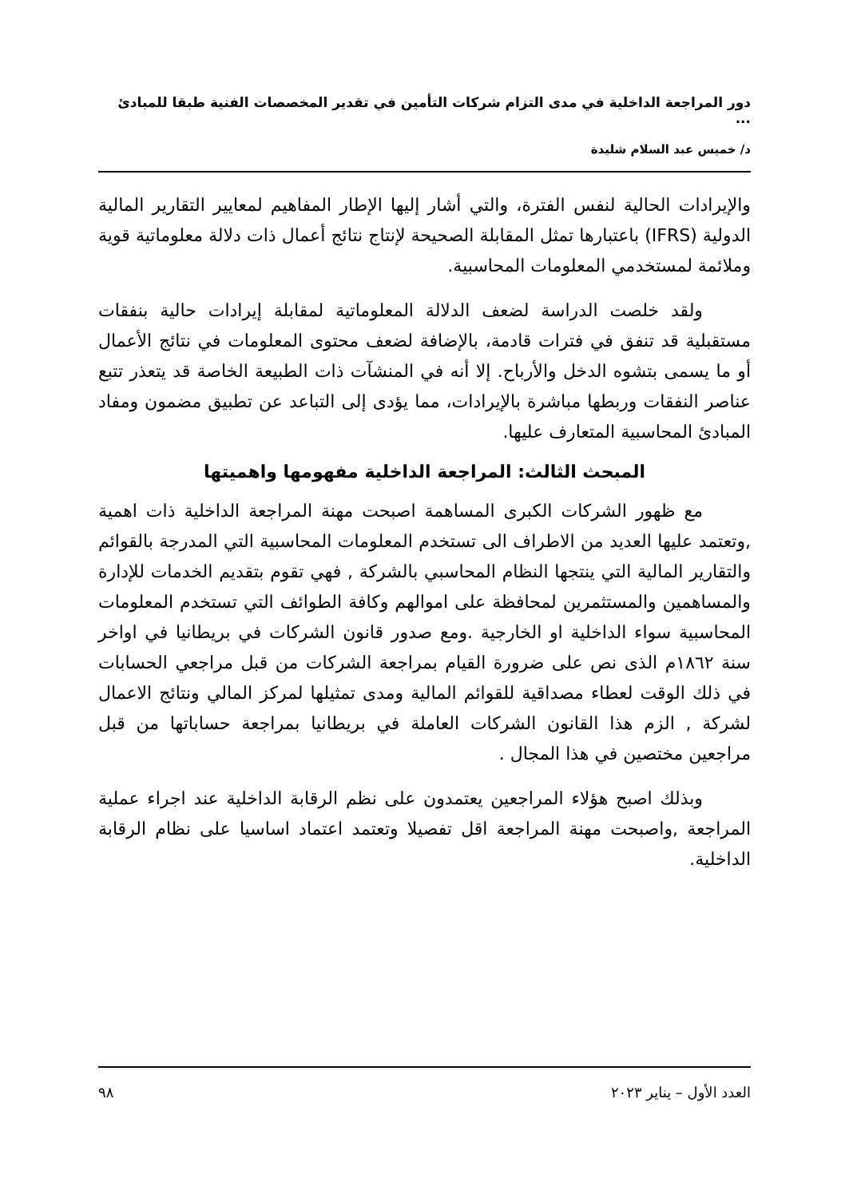دور المراجعة الداخلية في مدى التزام شركات التأمين في تقدير المخصصات الفنية طبقا للمبادئ ...
د/ خميس عبد السلام شليدة
والإيرادات الحالية لنفس الفترة، والتي أشار إليها الإطار المفاهيم لمعايير التقارير المالية الدولية (IFRS) باعتبارها تمثل المقابلة الصحيحة لإنتاج نتائج أعمال ذات دلالة معلوماتية قوية وملائمة لمستخدمي المعلومات المحاسبية.
ولقد خلصت الدراسة لضعف الدلالة المعلوماتية لمقابلة إيرادات حالية بنفقات مستقبلية قد تنفق في فترات قادمة، بالإضافة لضعف محتوى المعلومات في نتائج الأعمال أو ما يسمى بتشوه الدخل والأرباح. إلا أنه في المنشآت ذات الطبيعة الخاصة قد يتعذر تتبع عناصر النفقات وربطها مباشرة بالإيرادات، مما يؤدى إلى التباعد عن تطبيق مضمون ومفاد المبادئ المحاسبية المتعارف عليها.
المبحث الثالث: المراجعة الداخلية مفهومها واهميتها
مع ظهور الشركات الكبرى المساهمة اصبحت مهنة المراجعة الداخلية ذات اهمية ,وتعتمد عليها العديد من الاطراف الى تستخدم المعلومات المحاسبية التي المدرجة بالقوائم والتقارير المالية التي ينتجها النظام المحاسبي بالشركة , فهي تقوم بتقديم الخدمات للإدارة والمساهمين والمستثمرين لمحافظة على اموالهم وكافة الطوائف التي تستخدم المعلومات المحاسبية سواء الداخلية او الخارجية .ومع صدور قانون الشركات في بريطانيا في اواخر سنة ١٨٦٢م الذى نص على ضرورة القيام بمراجعة الشركات من قبل مراجعي الحسابات في ذلك الوقت لعطاء مصداقية للقوائم المالية ومدى تمثيلها لمركز المالي ونتائج الاعمال لشركة , الزم هذا القانون الشركات العاملة في بريطانيا بمراجعة حساباتها من قبل مراجعين مختصين في هذا المجال .
وبذلك اصبح هؤلاء المراجعين يعتمدون على نظم الرقابة الداخلية عند اجراء عملية المراجعة ,واصبحت مهنة المراجعة اقل تفصيلا وتعتمد اعتماد اساسيا على نظام الرقابة الداخلية.
العدد الأول – يناير ٢٠٢٣ ٩٨